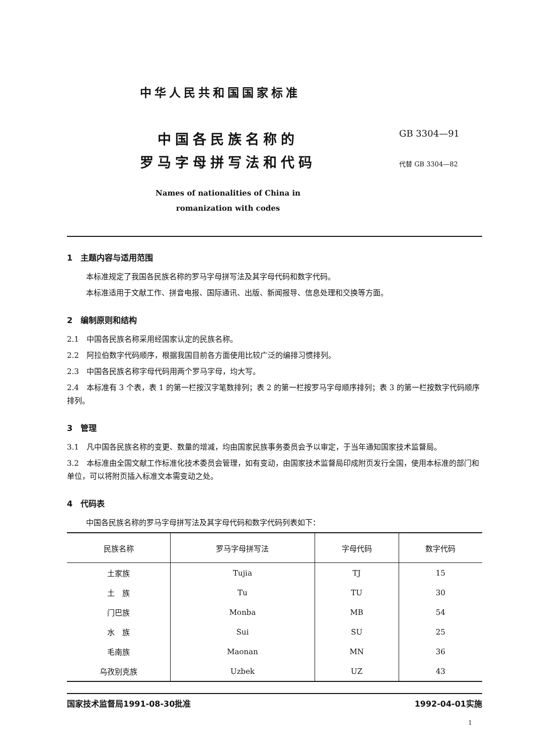中华人民共和国国家标准
中国各民族名称的
罗马字母拼写法和代码
Names of nationalities of China in
romanization with codes
GB 3304—91
代替 GB 3304—82
1　主题内容与适用范围
本标准规定了我国各民族名称的罗马字母拼写法及其字母代码和数字代码。
本标准适用于文献工作、拼音电报、国际通讯、出版、新闻报导、信息处理和交换等方面。
2　编制原则和结构
2.1　中国各民族名称采用经国家认定的民族名称。
2.2　阿拉伯数字代码顺序，根据我国目前各方面使用比较广泛的编排习惯排列。
2.3　中国各民族名称字母代码用两个罗马字母，均大写。
2.4　本标准有 3 个表，表 1 的第一栏按汉字笔数排列；表 2 的第一栏按罗马字母顺序排列；表 3 的第一栏按数字代码顺序排列。
3　管理
3.1　凡中国各民族名称的变更、数量的增减，均由国家民族事务委员会予以审定，于当年通知国家技术监督局。
3.2　本标准由全国文献工作标准化技术委员会管理，如有变动，由国家技术监督局印成附页发行全国，使用本标准的部门和单位，可以将附页插入标准文本需变动之处。
4　代码表
中国各民族名称的罗马字母拼写法及其字母代码和数字代码列表如下：
| 民族名称 | 罗马字母拼写法 | 字母代码 | 数字代码 |
| --- | --- | --- | --- |
| 土家族 | Tujia | TJ | 15 |
| 土 族 | Tu | TU | 30 |
| 门巴族 | Monba | MB | 54 |
| 水 族 | Sui | SU | 25 |
| 毛南族 | Maonan | MN | 36 |
| 乌孜别克族 | Uzbek | UZ | 43 |
国家技术监督局1991-08-30批准 1992-04-01实施
1